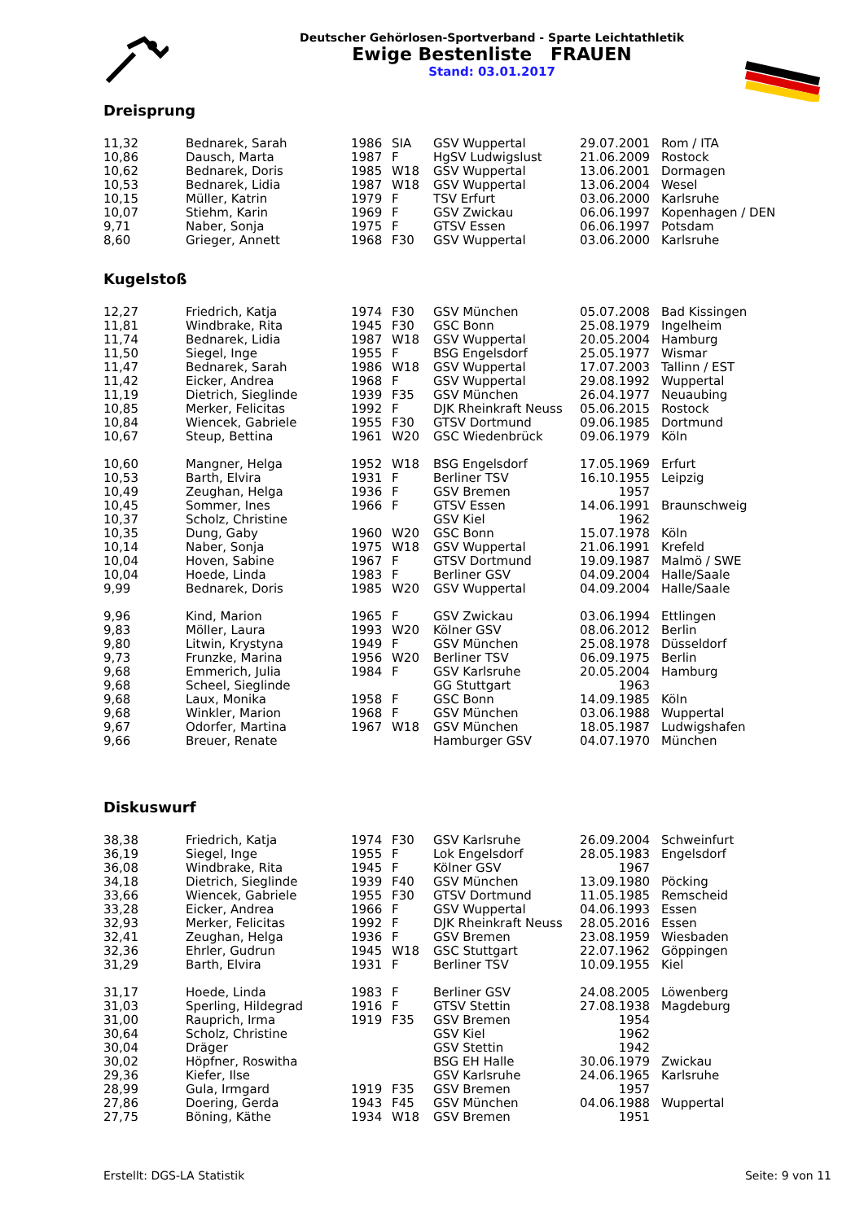Deutscher Gehörlosen-Sportverband - Sparte Leichtathletik
Ewige Bestenliste FRAUEN
Stand: 03.01.2017
Dreisprung
| 11,32 | Bednarek, Sarah | 1986 | SIA | GSV Wuppertal | 29.07.2001 | Rom / ITA |
| 10,86 | Dausch, Marta | 1987 | F | HgSV Ludwigslust | 21.06.2009 | Rostock |
| 10,62 | Bednarek, Doris | 1985 | W18 | GSV Wuppertal | 13.06.2001 | Dormagen |
| 10,53 | Bednarek, Lidia | 1987 | W18 | GSV Wuppertal | 13.06.2004 | Wesel |
| 10,15 | Müller, Katrin | 1979 | F | TSV Erfurt | 03.06.2000 | Karlsruhe |
| 10,07 | Stiehm, Karin | 1969 | F | GSV Zwickau | 06.06.1997 | Kopenhagen / DEN |
| 9,71 | Naber, Sonja | 1975 | F | GTSV Essen | 06.06.1997 | Potsdam |
| 8,60 | Grieger, Annett | 1968 | F30 | GSV Wuppertal | 03.06.2000 | Karlsruhe |
Kugelstoß
| 12,27 | Friedrich, Katja | 1974 | F30 | GSV München | 05.07.2008 | Bad Kissingen |
| 11,81 | Windbrake, Rita | 1945 | F30 | GSC Bonn | 25.08.1979 | Ingelheim |
| 11,74 | Bednarek, Lidia | 1987 | W18 | GSV Wuppertal | 20.05.2004 | Hamburg |
| 11,50 | Siegel, Inge | 1955 | F | BSG Engelsdorf | 25.05.1977 | Wismar |
| 11,47 | Bednarek, Sarah | 1986 | W18 | GSV Wuppertal | 17.07.2003 | Tallinn / EST |
| 11,42 | Eicker, Andrea | 1968 | F | GSV Wuppertal | 29.08.1992 | Wuppertal |
| 11,19 | Dietrich, Sieglinde | 1939 | F35 | GSV München | 26.04.1977 | Neuaubing |
| 10,85 | Merker, Felicitas | 1992 | F | DJK Rheinkraft Neuss | 05.06.2015 | Rostock |
| 10,84 | Wiencek, Gabriele | 1955 | F30 | GTSV Dortmund | 09.06.1985 | Dortmund |
| 10,67 | Steup, Bettina | 1961 | W20 | GSC Wiedenbrück | 09.06.1979 | Köln |
| 10,60 | Mangner, Helga | 1952 | W18 | BSG Engelsdorf | 17.05.1969 | Erfurt |
| 10,53 | Barth, Elvira | 1931 | F | Berliner TSV | 16.10.1955 | Leipzig |
| 10,49 | Zeughan, Helga | 1936 | F | GSV Bremen | 1957 | |
| 10,45 | Sommer, Ines | 1966 | F | GTSV Essen | 14.06.1991 | Braunschweig |
| 10,37 | Scholz, Christine | | | GSV Kiel | 1962 | |
| 10,35 | Dung, Gaby | 1960 | W20 | GSC Bonn | 15.07.1978 | Köln |
| 10,14 | Naber, Sonja | 1975 | W18 | GSV Wuppertal | 21.06.1991 | Krefeld |
| 10,04 | Hoven, Sabine | 1967 | F | GTSV Dortmund | 19.09.1987 | Malmö / SWE |
| 10,04 | Hoede, Linda | 1983 | F | Berliner GSV | 04.09.2004 | Halle/Saale |
| 9,99 | Bednarek, Doris | 1985 | W20 | GSV Wuppertal | 04.09.2004 | Halle/Saale |
| 9,96 | Kind, Marion | 1965 | F | GSV Zwickau | 03.06.1994 | Ettlingen |
| 9,83 | Möller, Laura | 1993 | W20 | Kölner GSV | 08.06.2012 | Berlin |
| 9,80 | Litwin, Krystyna | 1949 | F | GSV München | 25.08.1978 | Düsseldorf |
| 9,73 | Frunzke, Marina | 1956 | W20 | Berliner TSV | 06.09.1975 | Berlin |
| 9,68 | Emmerich, Julia | 1984 | F | GSV Karlsruhe | 20.05.2004 | Hamburg |
| 9,68 | Scheel, Sieglinde | | | GG Stuttgart | 1963 | |
| 9,68 | Laux, Monika | 1958 | F | GSC Bonn | 14.09.1985 | Köln |
| 9,68 | Winkler, Marion | 1968 | F | GSV München | 03.06.1988 | Wuppertal |
| 9,67 | Odorfer, Martina | 1967 | W18 | GSV München | 18.05.1987 | Ludwigshafen |
| 9,66 | Breuer, Renate | | | Hamburger GSV | 04.07.1970 | München |
Diskuswurf
| 38,38 | Friedrich, Katja | 1974 | F30 | GSV Karlsruhe | 26.09.2004 | Schweinfurt |
| 36,19 | Siegel, Inge | 1955 | F | Lok Engelsdorf | 28.05.1983 | Engelsdorf |
| 36,08 | Windbrake, Rita | 1945 | F | Kölner GSV | 1967 | |
| 34,18 | Dietrich, Sieglinde | 1939 | F40 | GSV München | 13.09.1980 | Pöcking |
| 33,66 | Wiencek, Gabriele | 1955 | F30 | GTSV Dortmund | 11.05.1985 | Remscheid |
| 33,28 | Eicker, Andrea | 1966 | F | GSV Wuppertal | 04.06.1993 | Essen |
| 32,93 | Merker, Felicitas | 1992 | F | DJK Rheinkraft Neuss | 28.05.2016 | Essen |
| 32,41 | Zeughan, Helga | 1936 | F | GSV Bremen | 23.08.1959 | Wiesbaden |
| 32,36 | Ehrler, Gudrun | 1945 | W18 | GSC Stuttgart | 22.07.1962 | Göppingen |
| 31,29 | Barth, Elvira | 1931 | F | Berliner TSV | 10.09.1955 | Kiel |
| 31,17 | Hoede, Linda | 1983 | F | Berliner GSV | 24.08.2005 | Löwenberg |
| 31,03 | Sperling, Hildegrad | 1916 | F | GTSV Stettin | 27.08.1938 | Magdeburg |
| 31,00 | Rauprich, Irma | 1919 | F35 | GSV Bremen | 1954 | |
| 30,64 | Scholz, Christine | | | GSV Kiel | 1962 | |
| 30,04 | Dräger | | | GSV Stettin | 1942 | |
| 30,02 | Höpfner, Roswitha | | | BSG EH Halle | 30.06.1979 | Zwickau |
| 29,36 | Kiefer, Ilse | | | GSV Karlsruhe | 24.06.1965 | Karlsruhe |
| 28,99 | Gula, Irmgard | 1919 | F35 | GSV Bremen | 1957 | |
| 27,86 | Doering, Gerda | 1943 | F45 | GSV München | 04.06.1988 | Wuppertal |
| 27,75 | Böning, Käthe | 1934 | W18 | GSV Bremen | 1951 | |
Erstellt: DGS-LA Statistik Seite: 9 von 11